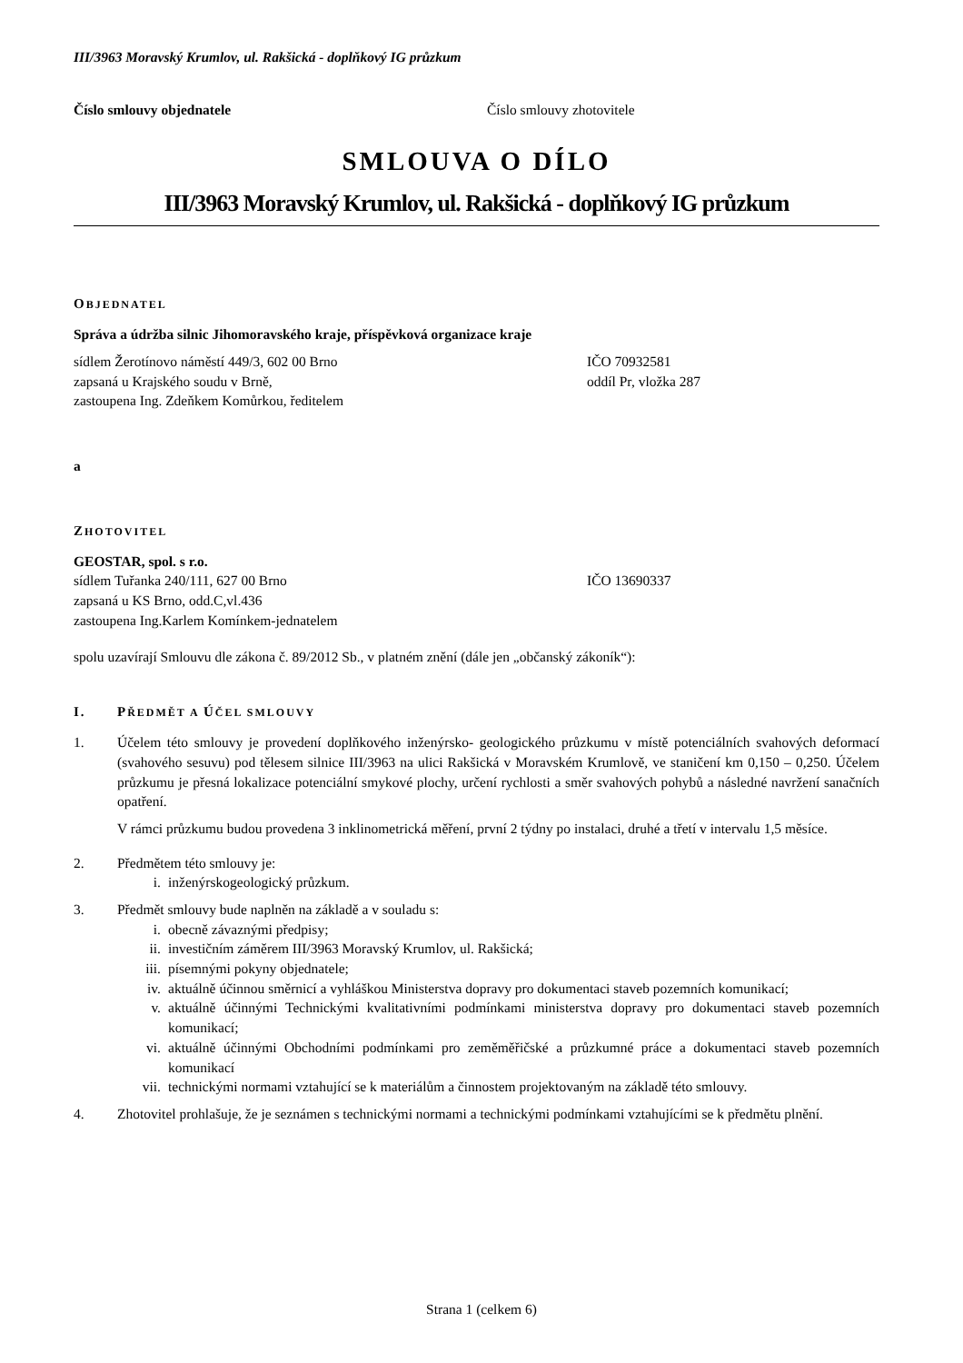III/3963 Moravský Krumlov, ul. Rakšická - doplňkový IG průzkum
Číslo smlouvy objednatele Číslo smlouvy zhotovitele
SMLOUVA O DÍLO
III/3963 Moravský Krumlov, ul. Rakšická - doplňkový IG průzkum
OBJEDNATEL
Správa a údržba silnic Jihomoravského kraje, příspěvková organizace kraje
sídlem Žerotínovo náměstí 449/3, 602 00 Brno
zapsaná u Krajského soudu v Brně,
zastoupena Ing. Zdeňkem Komůrkou, ředitelem
IČO 70932581
oddíl Pr, vložka 287
a
ZHOTOVITEL
GEOSTAR, spol. s r.o.
sídlem Tuřanka 240/111, 627 00 Brno
zapsaná u KS Brno, odd.C,vl.436
zastoupena Ing.Karlem Komínkem-jednatelem
IČO 13690337
spolu uzavírají Smlouvu dle zákona č. 89/2012 Sb., v platném znění (dále jen „občanský zákoník“):
I. PŘEDMĚT A ÚČEL SMLOUVY
1. Účelem této smlouvy je provedení doplňkového inženýrsko- geologického průzkumu v místě potenciálních svahových deformací (svahového sesuvu) pod tělesem silnice III/3963 na ulici Rakšická v Moravském Krumlově, ve staničení km 0,150 – 0,250. Účelem průzkumu je přesná lokalizace potenciální smykové plochy, určení rychlosti a směr svahových pohybů a následné navržení sanačních opatření.
V rámci průzkumu budou provedena 3 inklinometrická měření, první 2 týdny po instalaci, druhé a třetí v intervalu 1,5 měsíce.
2. Předmětem této smlouvy je:
i. inženýrskogeologický průzkum.
3. Předmět smlouvy bude naplněn na základě a v souladu s:
i. obecně závaznými předpisy;
ii. investičním záměrem III/3963 Moravský Krumlov, ul. Rakšická;
iii. písemnými pokyny objednatele;
iv. aktuálně účinnou směrnicí a vyhláškou Ministerstva dopravy pro dokumentaci staveb pozemních komunikací;
v. aktuálně účinnými Technickými kvalitativními podmínkami ministerstva dopravy pro dokumentaci staveb pozemních komunikací;
vi. aktuálně účinnými Obchodními podmínkami pro zeměměřičské a průzkumné práce a dokumentaci staveb pozemních komunikací
vii. technickými normami vztahující se k materiálům a činnostem projektovaným na základě této smlouvy.
4. Zhotovitel prohlašuje, že je seznámen s technickými normami a technickými podmínkami vztahujícími se k předmětu plnění.
Strana 1 (celkem 6)